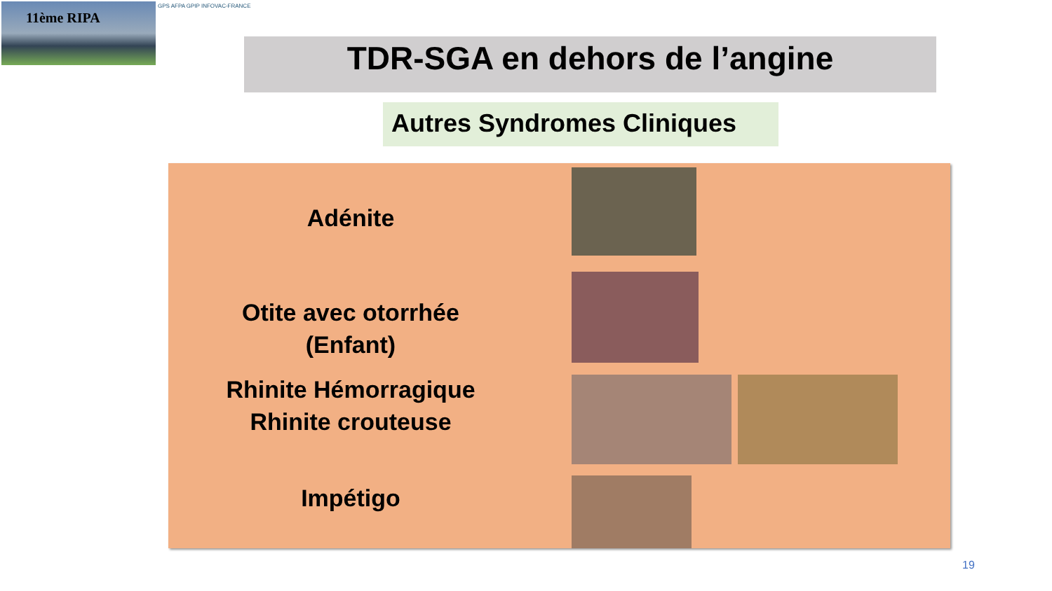11ème RIPA GPS AFPA GPIP INFOVAC-FRANCE
TDR-SGA en dehors de l’angine
Autres Syndromes Cliniques
Adénite
Otite avec otorrhée
(Enfant)
Rhinite Hémorragique
Rhinite crouteuse
Impétigo
19